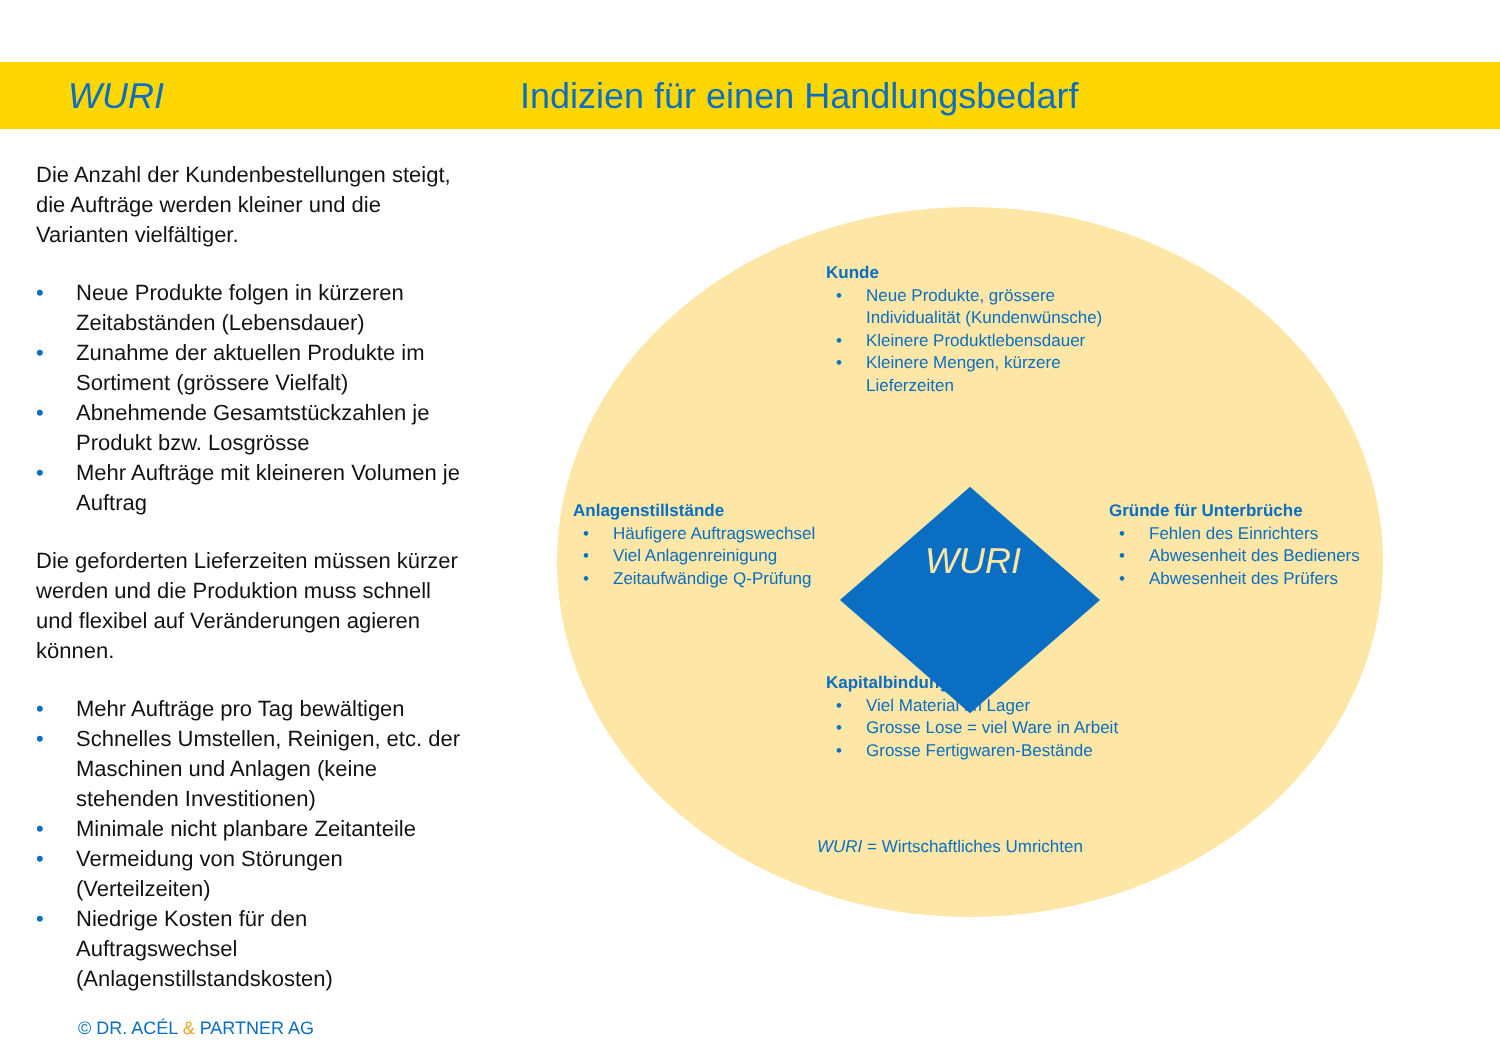WURI
Indizien für einen Handlungsbedarf
Die Anzahl der Kundenbestellungen steigt, die Aufträge werden kleiner und die Varianten vielfältiger.
• Neue Produkte folgen in kürzeren Zeitabständen (Lebensdauer)
• Zunahme der aktuellen Produkte im Sortiment (grössere Vielfalt)
• Abnehmende Gesamtstückzahlen je Produkt bzw. Losgrösse
• Mehr Aufträge mit kleineren Volumen je Auftrag
Die geforderten Lieferzeiten müssen kürzer werden und die Produktion muss schnell und flexibel auf Veränderungen agieren können.
• Mehr Aufträge pro Tag bewältigen
• Schnelles Umstellen, Reinigen, etc. der Maschinen und Anlagen (keine stehenden Investitionen)
• Minimale nicht planbare Zeitanteile
• Vermeidung von Störungen (Verteilzeiten)
• Niedrige Kosten für den Auftragswechsel (Anlagenstillstandskosten)
WURI
Kunde
• Neue Produkte, grössere Individualität (Kundenwünsche)
• Kleinere Produktlebensdauer
• Kleinere Mengen, kürzere Lieferzeiten
Anlagenstillstände
• Häufigere Auftragswechsel
• Viel Anlagenreinigung
• Zeitaufwändige Q-Prüfung
Gründe für Unterbrüche
• Fehlen des Einrichters
• Abwesenheit des Bedieners
• Abwesenheit des Prüfers
Kapitalbindung
• Viel Material im Lager
• Grosse Lose = viel Ware in Arbeit
• Grosse Fertigwaren-Bestände
WURI = Wirtschaftliches Umrichten
© DR. ACÉL & PARTNER AG